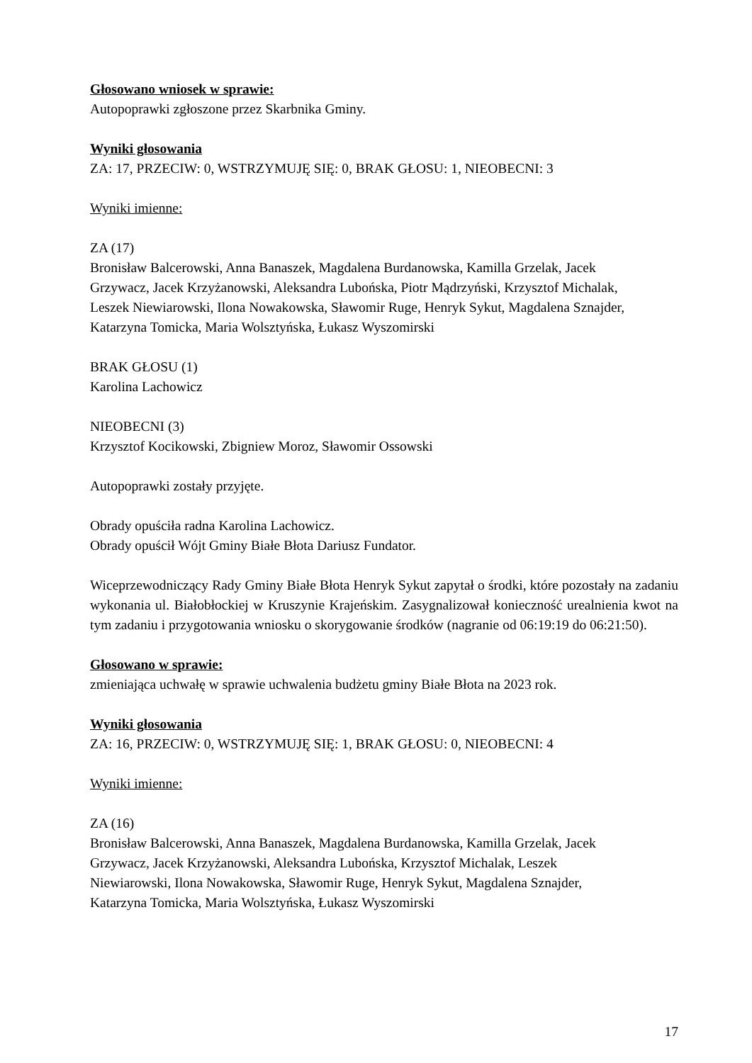Głosowano wniosek w sprawie:
Autopoprawki zgłoszone przez Skarbnika Gminy.
Wyniki głosowania
ZA: 17, PRZECIW: 0, WSTRZYMUJĘ SIĘ: 0, BRAK GŁOSU: 1, NIEOBECNI: 3
Wyniki imienne:
ZA (17)
Bronisław Balcerowski, Anna Banaszek, Magdalena Burdanowska, Kamilla Grzelak, Jacek
Grzywacz, Jacek Krzyżanowski, Aleksandra Lubońska, Piotr Mądrzyński, Krzysztof Michalak,
Leszek Niewiarowski, Ilona Nowakowska, Sławomir Ruge, Henryk Sykut, Magdalena Sznajder,
Katarzyna Tomicka, Maria Wolsztyńska, Łukasz Wyszomirski
BRAK GŁOSU (1)
Karolina Lachowicz
NIEOBECNI (3)
Krzysztof Kocikowski, Zbigniew Moroz, Sławomir Ossowski
Autopoprawki zostały przyjęte.
Obrady opuściła radna Karolina Lachowicz.
Obrady opuścił Wójt Gminy Białe Błota Dariusz Fundator.
Wiceprzewodniczący Rady Gminy Białe Błota Henryk Sykut zapytał o środki, które pozostały na zadaniu wykonania ul. Białobłockiej w Kruszynie Krajeńskim. Zasygnalizował konieczność urealnienia kwot na tym zadaniu i przygotowania wniosku o skorygowanie środków (nagranie od 06:19:19 do 06:21:50).
Głosowano w sprawie:
zmieniająca uchwałę w sprawie uchwalenia budżetu gminy Białe Błota na 2023 rok.
Wyniki głosowania
ZA: 16, PRZECIW: 0, WSTRZYMUJĘ SIĘ: 1, BRAK GŁOSU: 0, NIEOBECNI: 4
Wyniki imienne:
ZA (16)
Bronisław Balcerowski, Anna Banaszek, Magdalena Burdanowska, Kamilla Grzelak, Jacek
Grzywacz, Jacek Krzyżanowski, Aleksandra Lubońska, Krzysztof Michalak, Leszek
Niewiarowski, Ilona Nowakowska, Sławomir Ruge, Henryk Sykut, Magdalena Sznajder,
Katarzyna Tomicka, Maria Wolsztyńska, Łukasz Wyszomirski
17